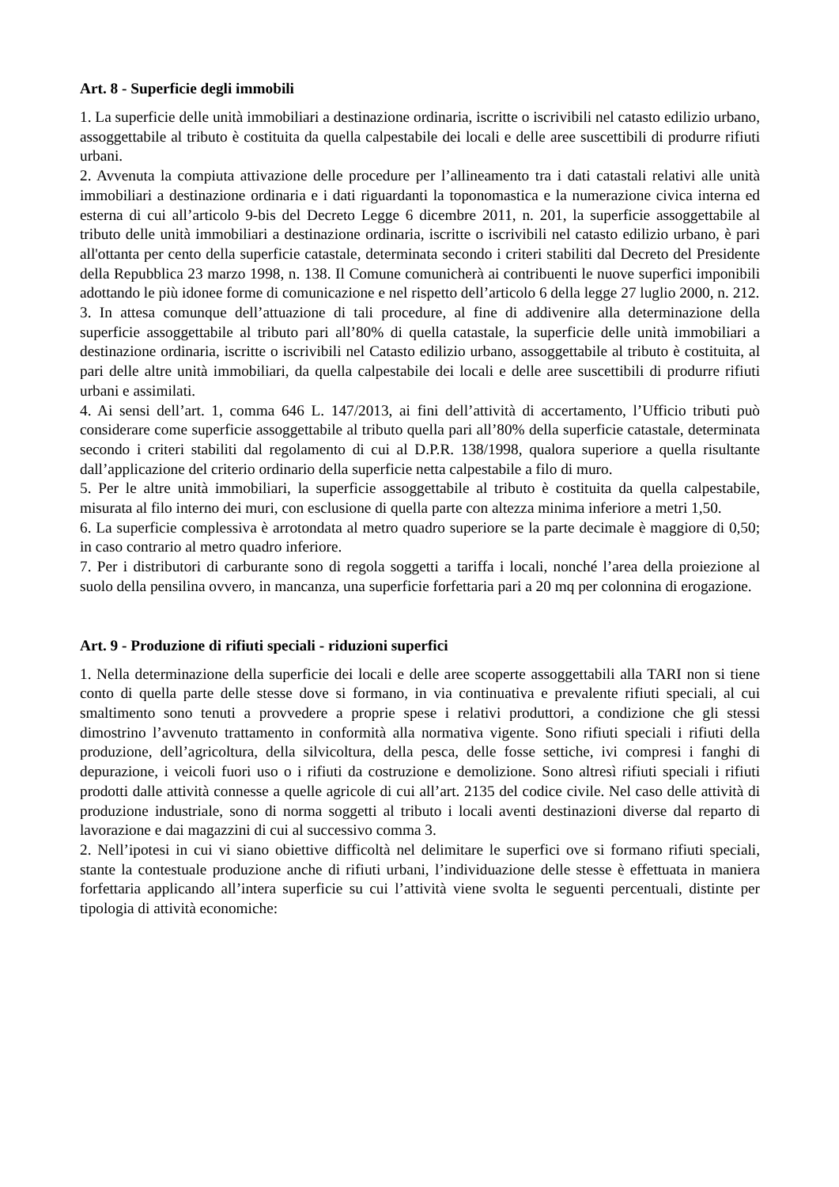Art. 8 - Superficie degli immobili
1. La superficie delle unità immobiliari a destinazione ordinaria, iscritte o iscrivibili nel catasto edilizio urbano, assoggettabile al tributo è costituita da quella calpestabile dei locali e delle aree suscettibili di produrre rifiuti urbani.
2. Avvenuta la compiuta attivazione delle procedure per l’allineamento tra i dati catastali relativi alle unità immobiliari a destinazione ordinaria e i dati riguardanti la toponomastica e la numerazione civica interna ed esterna di cui all’articolo 9-bis del Decreto Legge 6 dicembre 2011, n. 201, la superficie assoggettabile al tributo delle unità immobiliari a destinazione ordinaria, iscritte o iscrivibili nel catasto edilizio urbano, è pari all'ottanta per cento della superficie catastale, determinata secondo i criteri stabiliti dal Decreto del Presidente della Repubblica 23 marzo 1998, n. 138. Il Comune comunicherà ai contribuenti le nuove superfici imponibili adottando le più idonee forme di comunicazione e nel rispetto dell’articolo 6 della legge 27 luglio 2000, n. 212.
3. In attesa comunque dell’attuazione di tali procedure, al fine di addivenire alla determinazione della superficie assoggettabile al tributo pari all’80% di quella catastale, la superficie delle unità immobiliari a destinazione ordinaria, iscritte o iscrivibili nel Catasto edilizio urbano, assoggettabile al tributo è costituita, al pari delle altre unità immobiliari, da quella calpestabile dei locali e delle aree suscettibili di produrre rifiuti urbani e assimilati.
4. Ai sensi dell’art. 1, comma 646 L. 147/2013, ai fini dell’attività di accertamento, l’Ufficio tributi può considerare come superficie assoggettabile al tributo quella pari all’80% della superficie catastale, determinata secondo i criteri stabiliti dal regolamento di cui al D.P.R. 138/1998, qualora superiore a quella risultante dall’applicazione del criterio ordinario della superficie netta calpestabile a filo di muro.
5. Per le altre unità immobiliari, la superficie assoggettabile al tributo è costituita da quella calpestabile, misurata al filo interno dei muri, con esclusione di quella parte con altezza minima inferiore a metri 1,50.
6. La superficie complessiva è arrotondata al metro quadro superiore se la parte decimale è maggiore di 0,50; in caso contrario al metro quadro inferiore.
7. Per i distributori di carburante sono di regola soggetti a tariffa i locali, nonché l’area della proiezione al suolo della pensilina ovvero, in mancanza, una superficie forfettaria pari a 20 mq per colonnina di erogazione.
Art. 9 - Produzione di rifiuti speciali - riduzioni superfici
1. Nella determinazione della superficie dei locali e delle aree scoperte assoggettabili alla TARI non si tiene conto di quella parte delle stesse dove si formano, in via continuativa e prevalente rifiuti speciali, al cui smaltimento sono tenuti a provvedere a proprie spese i relativi produttori, a condizione che gli stessi dimostrino l’avvenuto trattamento in conformità alla normativa vigente. Sono rifiuti speciali i rifiuti della produzione, dell’agricoltura, della silvicoltura, della pesca, delle fosse settiche, ivi compresi i fanghi di depurazione, i veicoli fuori uso o i rifiuti da costruzione e demolizione. Sono altresì rifiuti speciali i rifiuti prodotti dalle attività connesse a quelle agricole di cui all’art. 2135 del codice civile. Nel caso delle attività di produzione industriale, sono di norma soggetti al tributo i locali aventi destinazioni diverse dal reparto di lavorazione e dai magazzini di cui al successivo comma 3.
2. Nell’ipotesi in cui vi siano obiettive difficoltà nel delimitare le superfici ove si formano rifiuti speciali, stante la contestuale produzione anche di rifiuti urbani, l’individuazione delle stesse è effettuata in maniera forfettaria applicando all’intera superficie su cui l’attività viene svolta le seguenti percentuali, distinte per tipologia di attività economiche: